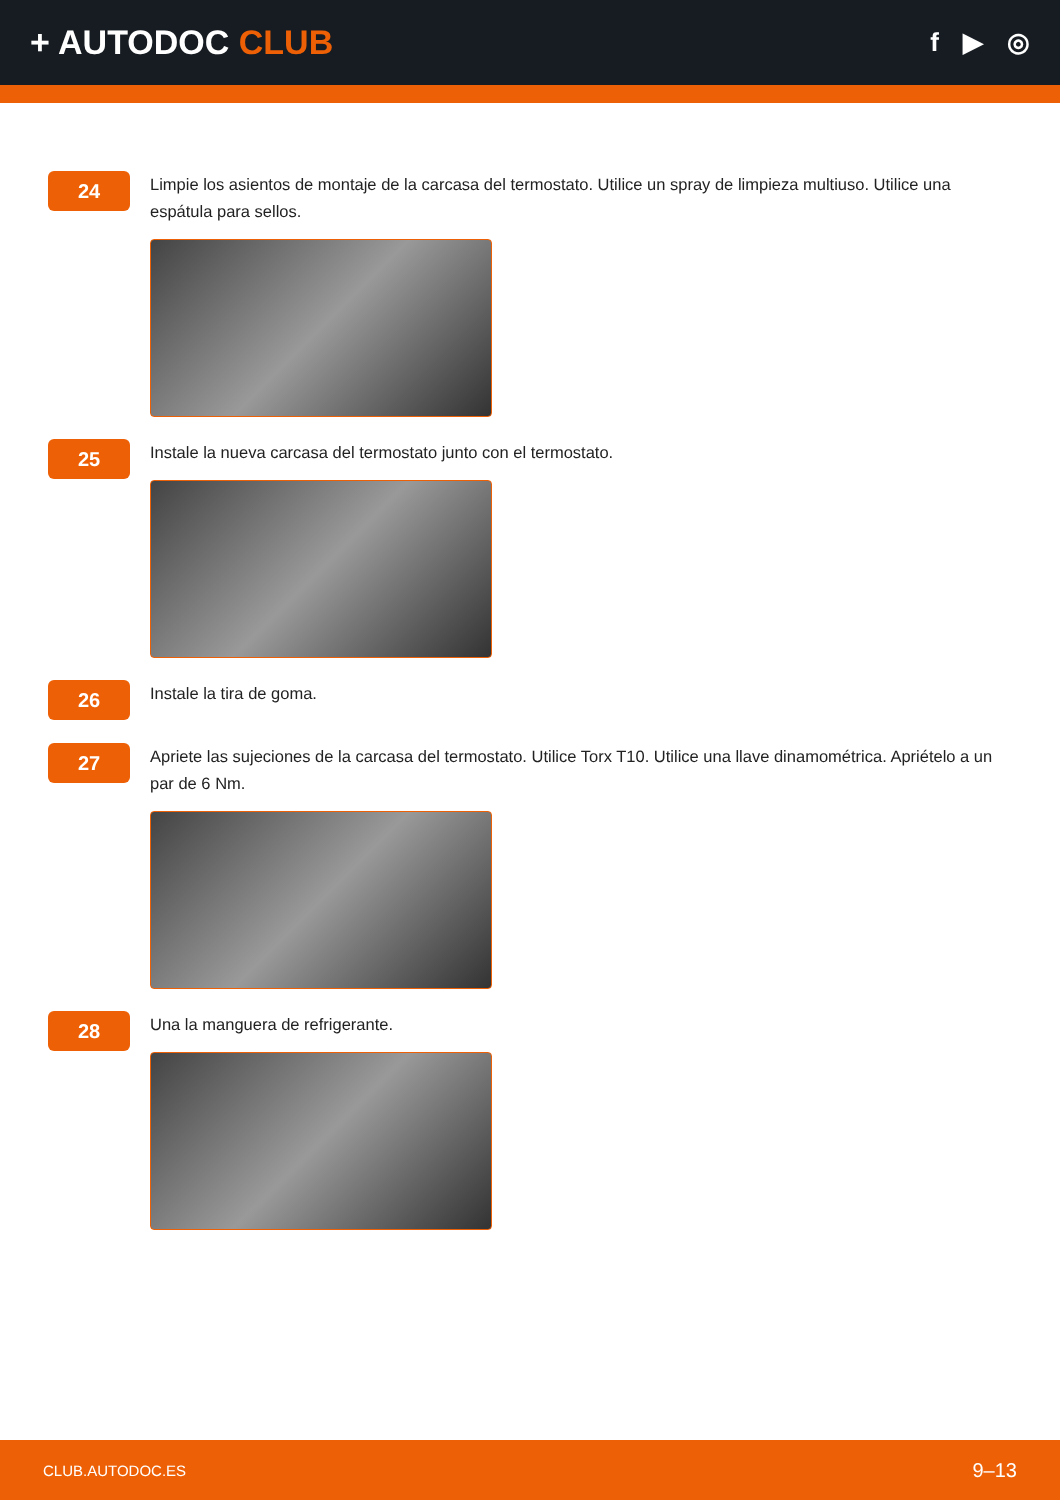+ AUTODOC CLUB
f ▶ ◎
24
Limpie los asientos de montaje de la carcasa del termostato. Utilice un spray de limpieza multiuso. Utilice una espátula para sellos.
25
Instale la nueva carcasa del termostato junto con el termostato.
26
Instale la tira de goma.
27
Apriete las sujeciones de la carcasa del termostato. Utilice Torx T10. Utilice una llave dinamométrica. Apriételo a un par de 6 Nm.
28
Una la manguera de refrigerante.
CLUB.AUTODOC.ES 9–13